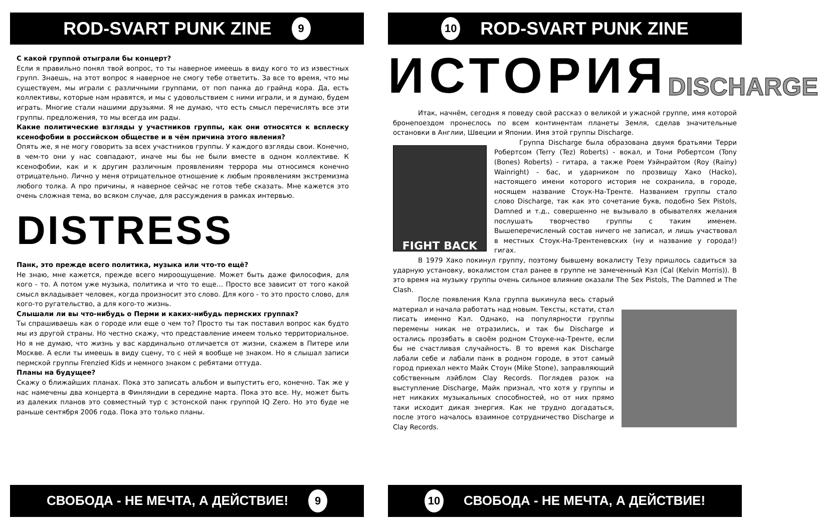ROD-SVART PUNK ZINE 9
С какой группой отыграли бы концерт?
Если я правильно понял твой вопрос, то ты наверное имеешь в виду кого то из известных групп. Знаешь, на этот вопрос я наверное не смогу тебе ответить. За все то время, что мы существуем, мы играли с различными группами, от поп панка до грайнд кора. Да, есть коллективы, которые нам нравятся, и мы с удовольствием с ними играли, и я думаю, будем играть. Многие стали нашими друзьями. Я не думаю, что есть смысл перечислять все эти группы. предложения, то мы всегда им рады.
Какие политические взгляды у участников группы, как они относятся к всплеску ксенофобии в российском обществе и в чём причина этого явления?
Опять же, я не могу говорить за всех участников группы. У каждого взгляды свои. Конечно, в чем-то они у нас совпадают, иначе мы бы не были вместе в одном коллективе. К ксенофобии, как и к другим различным проявлениям террора мы относимся конечно отрицательно. Лично у меня отрицательное отношение к любым проявлениям экстремизма любого толка. А про причины, я наверное сейчас не готов тебе сказать. Мне кажется это очень сложная тема, во всяком случае, для рассуждения в рамках интервью.
DISTRESS
Панк, это прежде всего политика, музыка или что-то ещё?
Не знаю, мне кажется, прежде всего мироощущение. Может быть даже философия, для кого - то. А потом уже музыка, политика и что то еще… Просто все зависит от того какой смысл вкладывает человек, когда произносит это слово. Для кого - то это просто слово, для кого-то ругательство, а для кого-то жизнь.
Слышали ли вы что-нибудь о Перми и каких-нибудь пермских группах?
Ты спрашиваешь как о городе или еще о чем то? Просто ты так поставил вопрос как будто мы из другой страны. Но честно скажу, что представление имеем только территориальное. Но я не думаю, что жизнь у вас кардинально отличается от жизни, скажем в Питере или Москве. А если ты имеешь в виду сцену, то с ней я вообще не знаком. Но я слышал записи пермской группы Frenzied Kids и немного знаком с ребятами оттуда.
Планы на будущее?
Скажу о ближайших планах. Пока это записать альбом и выпустить его, конечно. Так же у нас намечены два концерта в Финляндии в середине марта. Пока это все. Ну, может быть из далеких планов это совместный тур с эстонской панк группой IQ Zero. Но это буде не раньше сентября 2006 года. Пока это только планы.
СВОБОДА - НЕ МЕЧТА, А ДЕЙСТВИЕ! 9
10 ROD-SVART PUNK ZINE
ИСТОРИЯ DISCHARGE
Итак, начнём, сегодня я поведу свой рассказ о великой и ужасной группе, имя которой бронепоездом пронеслось по всем континентам планеты Земля, сделав значительные остановки в Англии, Швеции и Японии. Имя этой группы Discharge.
FIGHT BACK
Группа Discharge была образована двумя братьями Терри Робертсом (Terry (Tez) Roberts) - вокал, и Тони Робертсом (Tony (Bones) Roberts) - гитара, а также Роем Уэйнрайтом (Roy (Rainy) Wainright) - бас, и ударником по прозвищу Хако (Hacko), настоящего имени которого история не сохранила, в городе, носящем название Стоук-На-Тренте. Названием группы стало слово Discharge, так как это сочетание букв, подобно Sex Pistols, Damned и т.д., совершенно не вызывало в обывателях желания послушать творчество группы с таким именем. Вышеперечисленый состав ничего не записал, и лишь участвовал в местных Стоук-На-Трентеневских (ну и название у города!) гигах.
В 1979 Хако покинул группу, поэтому бывшему вокалисту Тезу пришлось садиться за ударную установку, вокалистом стал ранее в группе не замеченный Кэл (Cal (Kelvin Morris)). В это время на музыку группы очень сильное влияние оказали The Sex Pistols, The Damned и The Clash.
После появления Кэла группа выкинула весь старый материал и начала работать над новым. Тексты, кстати, стал писать именно Кэл. Однако, на популярности группы перемены никак не отразились, и так бы Discharge и остались прозябать в своём родном Стоуке-на-Тренте, если бы не счастливая случайность. В то время как Discharge лабали себе и лабали панк в родном городе, в этот самый город приехал некто Майк Стоун (Mike Stone), заправляющий собственным лэйблом Clay Records. Поглядев разок на выступление Discharge, Майк признал, что хотя у группы и нет никаких музыкальных способностей, но от них прямо таки исходит дикая энергия. Как не трудно догадаться, после этого началось взаимное сотрудничество Discharge и Clay Records.
10 СВОБОДА - НЕ МЕЧТА, А ДЕЙСТВИЕ!